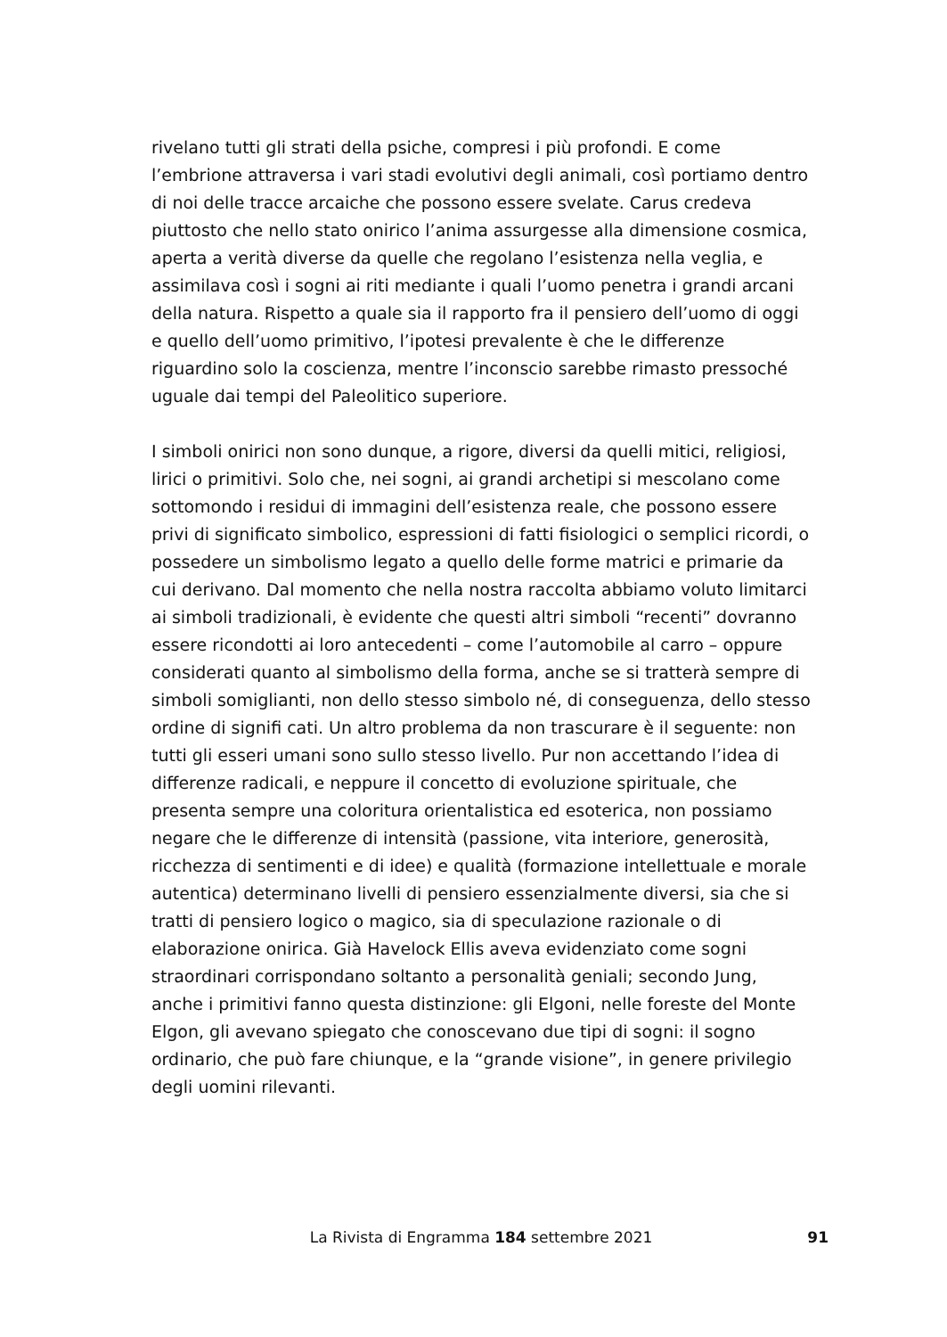rivelano tutti gli strati della psiche, compresi i più profondi. E come l’embrione attraversa i vari stadi evolutivi degli animali, così portiamo dentro di noi delle tracce arcaiche che possono essere svelate. Carus credeva piuttosto che nello stato onirico l’anima assurgesse alla dimensione cosmica, aperta a verità diverse da quelle che regolano l’esistenza nella veglia, e assimilava così i sogni ai riti mediante i quali l’uomo penetra i grandi arcani della natura. Rispetto a quale sia il rapporto fra il pensiero dell’uomo di oggi e quello dell’uomo primitivo, l’ipotesi prevalente è che le differenze riguardino solo la coscienza, mentre l’inconscio sarebbe rimasto pressoché uguale dai tempi del Paleolitico superiore.
I simboli onirici non sono dunque, a rigore, diversi da quelli mitici, religiosi, lirici o primitivi. Solo che, nei sogni, ai grandi archetipi si mescolano come sottomondo i residui di immagini dell’esistenza reale, che possono essere privi di significato simbolico, espressioni di fatti fisiologici o semplici ricordi, o possedere un simbolismo legato a quello delle forme matrici e primarie da cui derivano. Dal momento che nella nostra raccolta abbiamo voluto limitarci ai simboli tradizionali, è evidente che questi altri simboli “recenti” dovranno essere ricondotti ai loro antecedenti – come l’automobile al carro – oppure considerati quanto al simbolismo della forma, anche se si tratterà sempre di simboli somiglianti, non dello stesso simbolo né, di conseguenza, dello stesso ordine di signifi cati. Un altro problema da non trascurare è il seguente: non tutti gli esseri umani sono sullo stesso livello. Pur non accettando l’idea di differenze radicali, e neppure il concetto di evoluzione spirituale, che presenta sempre una coloritura orientalistica ed esoterica, non possiamo negare che le differenze di intensità (passione, vita interiore, generosità, ricchezza di sentimenti e di idee) e qualità (formazione intellettuale e morale autentica) determinano livelli di pensiero essenzialmente diversi, sia che si tratti di pensiero logico o magico, sia di speculazione razionale o di elaborazione onirica. Già Havelock Ellis aveva evidenziato come sogni straordinari corrispondano soltanto a personalità geniali; secondo Jung, anche i primitivi fanno questa distinzione: gli Elgoni, nelle foreste del Monte Elgon, gli avevano spiegato che conoscevano due tipi di sogni: il sogno ordinario, che può fare chiunque, e la “grande visione”, in genere privilegio degli uomini rilevanti.
La Rivista di Engramma 184 settembre 2021 91